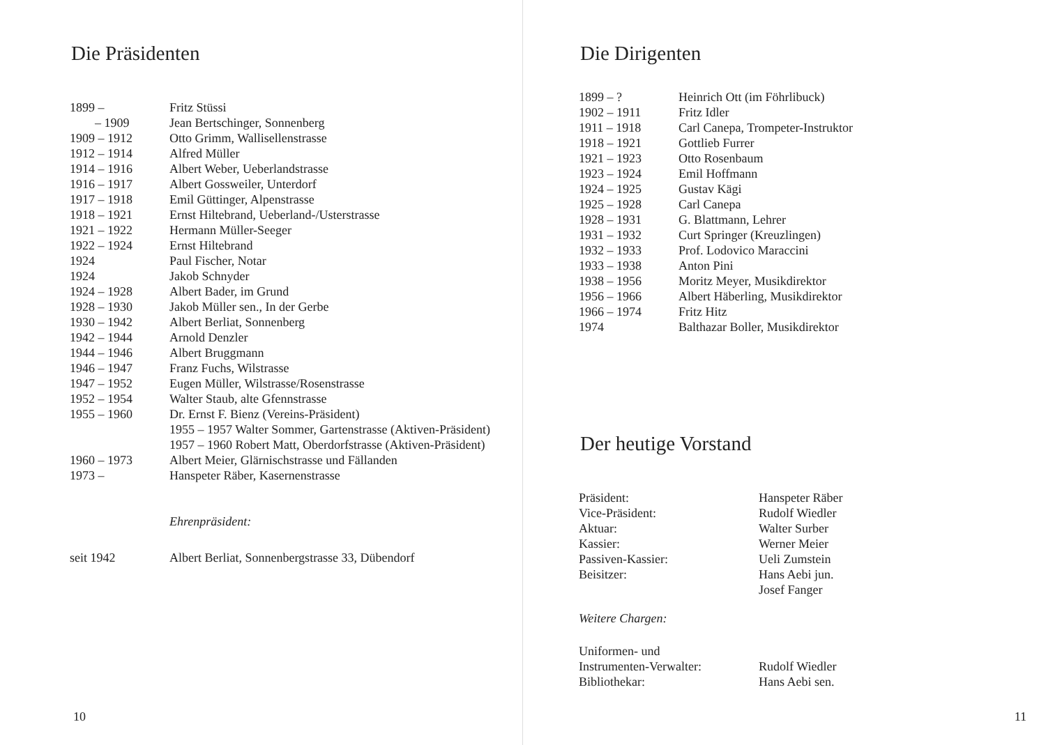Die Präsidenten
| 1899 – | Fritz Stüssi |
| – 1909 | Jean Bertschinger, Sonnenberg |
| 1909 – 1912 | Otto Grimm, Wallisellenstrasse |
| 1912 – 1914 | Alfred Müller |
| 1914 – 1916 | Albert Weber, Ueberlandstrasse |
| 1916 – 1917 | Albert Gossweiler, Unterdorf |
| 1917 – 1918 | Emil Güttinger, Alpenstrasse |
| 1918 – 1921 | Ernst Hiltebrand, Ueberland-/Usterstrasse |
| 1921 – 1922 | Hermann Müller-Seeger |
| 1922 – 1924 | Ernst Hiltebrand |
| 1924 | Paul Fischer, Notar |
| 1924 | Jakob Schnyder |
| 1924 – 1928 | Albert Bader, im Grund |
| 1928 – 1930 | Jakob Müller sen., In der Gerbe |
| 1930 – 1942 | Albert Berliat, Sonnenberg |
| 1942 – 1944 | Arnold Denzler |
| 1944 – 1946 | Albert Bruggmann |
| 1946 – 1947 | Franz Fuchs, Wilstrasse |
| 1947 – 1952 | Eugen Müller, Wilstrasse/Rosenstrasse |
| 1952 – 1954 | Walter Staub, alte Gfennstrasse |
| 1955 – 1960 | Dr. Ernst F. Bienz (Vereins-Präsident) |
| | 1955 – 1957 Walter Sommer, Gartenstrasse (Aktiven-Präsident) |
| | 1957 – 1960 Robert Matt, Oberdorfstrasse (Aktiven-Präsident) |
| 1960 – 1973 | Albert Meier, Glärnischstrasse und Fällanden |
| 1973 – | Hanspeter Räber, Kasernenstrasse |
Ehrenpräsident:
| seit 1942 | Albert Berliat, Sonnenbergstrasse 33, Dübendorf |
10
Die Dirigenten
| 1899 – ? | Heinrich Ott (im Föhrlibuck) |
| 1902 – 1911 | Fritz Idler |
| 1911 – 1918 | Carl Canepa, Trompeter-Instruktor |
| 1918 – 1921 | Gottlieb Furrer |
| 1921 – 1923 | Otto Rosenbaum |
| 1923 – 1924 | Emil Hoffmann |
| 1924 – 1925 | Gustav Kägi |
| 1925 – 1928 | Carl Canepa |
| 1928 – 1931 | G. Blattmann, Lehrer |
| 1931 – 1932 | Curt Springer (Kreuzlingen) |
| 1932 – 1933 | Prof. Lodovico Maraccini |
| 1933 – 1938 | Anton Pini |
| 1938 – 1956 | Moritz Meyer, Musikdirektor |
| 1956 – 1966 | Albert Häberling, Musikdirektor |
| 1966 – 1974 | Fritz Hitz |
| 1974 | Balthazar Boller, Musikdirektor |
Der heutige Vorstand
| Präsident: | Hanspeter Räber |
| Vice-Präsident: | Rudolf Wiedler |
| Aktuar: | Walter Surber |
| Kassier: | Werner Meier |
| Passiven-Kassier: | Ueli Zumstein |
| Beisitzer: | Hans Aebi jun. Josef Fanger |
Weitere Chargen:
| Uniformen- und Instrumenten-Verwalter: | Rudolf Wiedler |
| Bibliothekar: | Hans Aebi sen. |
11